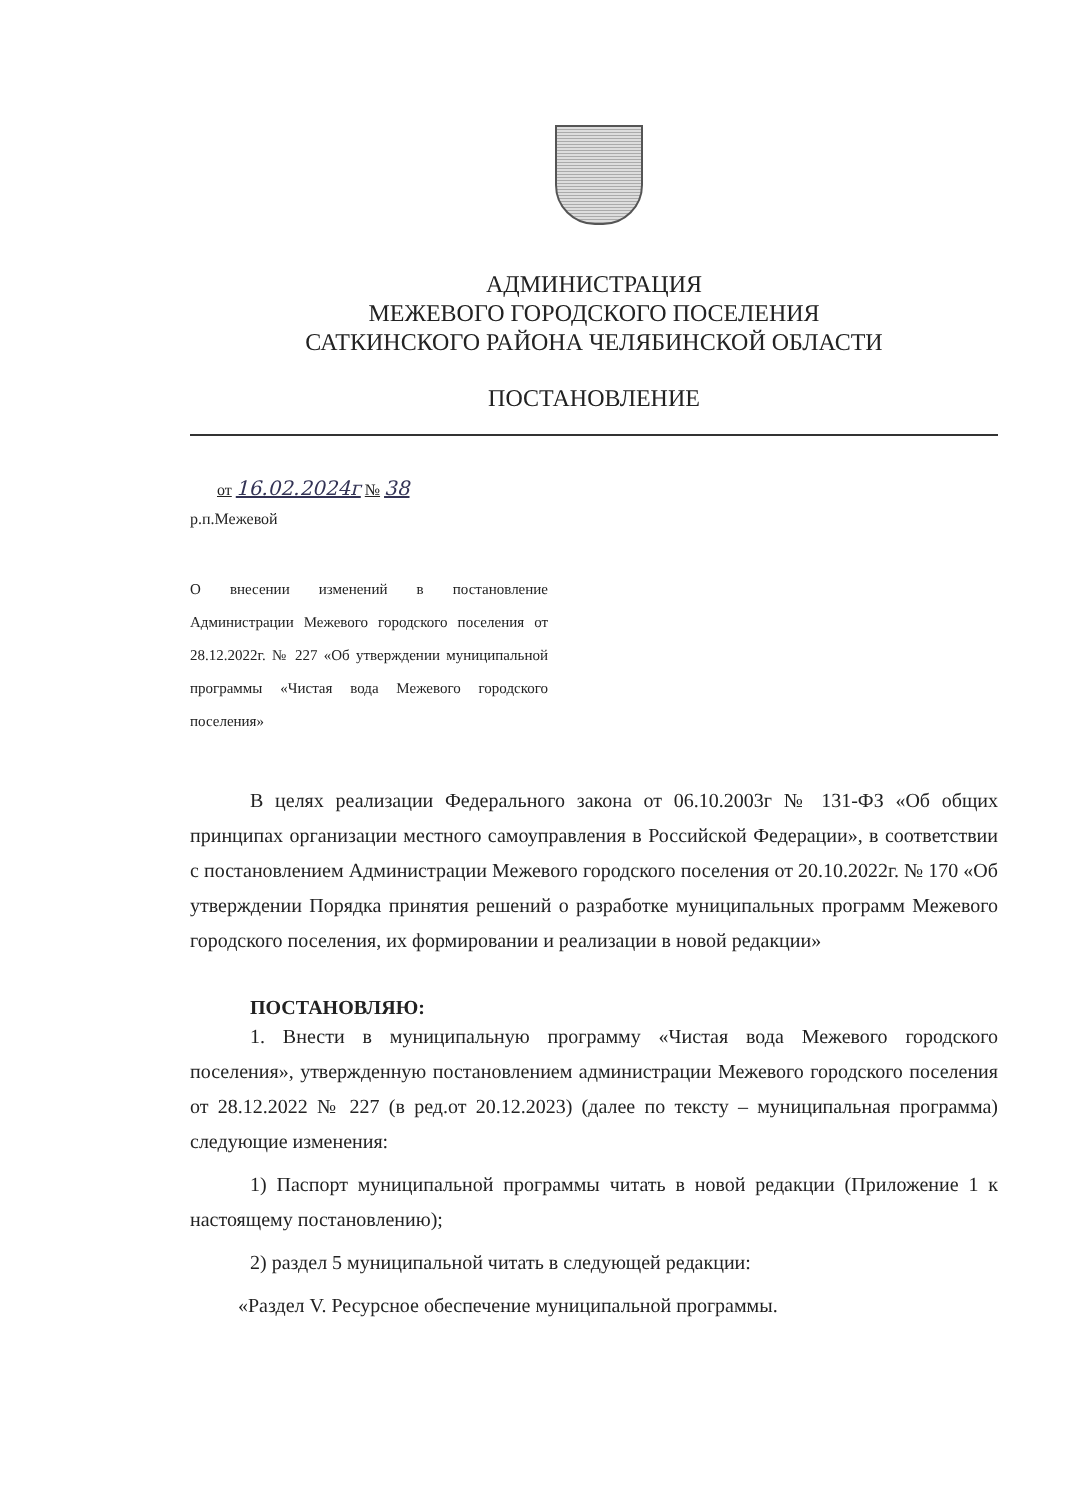АДМИНИСТРАЦИЯ
МЕЖЕВОГО ГОРОДСКОГО ПОСЕЛЕНИЯ
САТКИНСКОГО РАЙОНА ЧЕЛЯБИНСКОЙ ОБЛАСТИ
ПОСТАНОВЛЕНИЕ
от 16.02.2024г № 38
р.п.Межевой
О внесении изменений в постановление Администрации Межевого городского поселения от 28.12.2022г. № 227 «Об утверждении муниципальной программы «Чистая вода Межевого городского поселения»
В целях реализации Федерального закона от 06.10.2003г № 131-ФЗ «Об общих принципах организации местного самоуправления в Российской Федерации», в соответствии с постановлением Администрации Межевого городского поселения от 20.10.2022г. № 170 «Об утверждении Порядка принятия решений о разработке муниципальных программ Межевого городского поселения, их формировании и реализации в новой редакции»
ПОСТАНОВЛЯЮ:
1. Внести в муниципальную программу «Чистая вода Межевого городского поселения», утвержденную постановлением администрации Межевого городского поселения от 28.12.2022 № 227 (в ред.от 20.12.2023) (далее по тексту – муниципальная программа) следующие изменения:
1) Паспорт муниципальной программы читать в новой редакции (Приложение 1 к настоящему постановлению);
2) раздел 5 муниципальной читать в следующей редакции:
«Раздел V. Ресурсное обеспечение муниципальной программы.